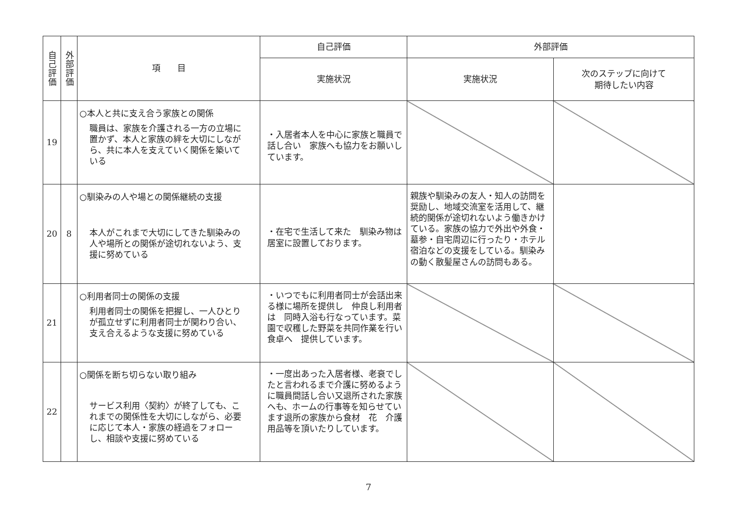| 自己評価 | 外部評価 | 項 目 | 自己評価 | 外部評価 | |
| --- | --- | --- | --- | --- | --- |
| | | | 実施状況 | 実施状況 | 次のステップに向けて 期待したい内容 |
| 19 | | ○本人と共に支え合う家族との関係 職員は、家族を介護される一方の立場に置かず、本人と家族の絆を大切にしながら、共に本人を支えていく関係を築いている | ・入居者本人を中心に家族と職員で話し合い 家族へも協力をお願いしています。 | | |
| 20 | 8 | ○馴染みの人や場との関係継続の支援 本人がこれまで大切にしてきた馴染みの人や場所との関係が途切れないよう、支援に努めている | ・在宅で生活して来た 馴染み物は居室に設置しております。 | 親族や馴染みの友人・知人の訪問を奨励し、地域交流室を活用して、継続的関係が途切れないよう働きかけている。家族の協力で外出や外食・墓参・自宅周辺に行ったり・ホテル宿泊などの支援をしている。馴染みの動く散髪屋さんの訪問もある。 | |
| 21 | | ○利用者同士の関係の支援 利用者同士の関係を把握し、一人ひとりが孤立せずに利用者同士が関わり合い、支え合えるような支援に努めている | ・いつでもに利用者同士が会話出来る様に場所を提供し 仲良し利用者は 同時入浴も行なっています。菜園で収穫した野菜を共同作業を行い食卓へ 提供しています。 | | |
| 22 | | ○関係を断ち切らない取り組み サービス利用〈契約〉が終了しても、これまでの関係性を大切にしながら、必要に応じて本人・家族の経過をフォローし、相談や支援に努めている | ・一度出あった入居者様、老衰でしたと言われるまで介護に努めるように職員間話し合い又退所された家族へも、ホームの行事等を知らせています退所の家族から食材 花 介護用品等を頂いたりしています。 | | |
7